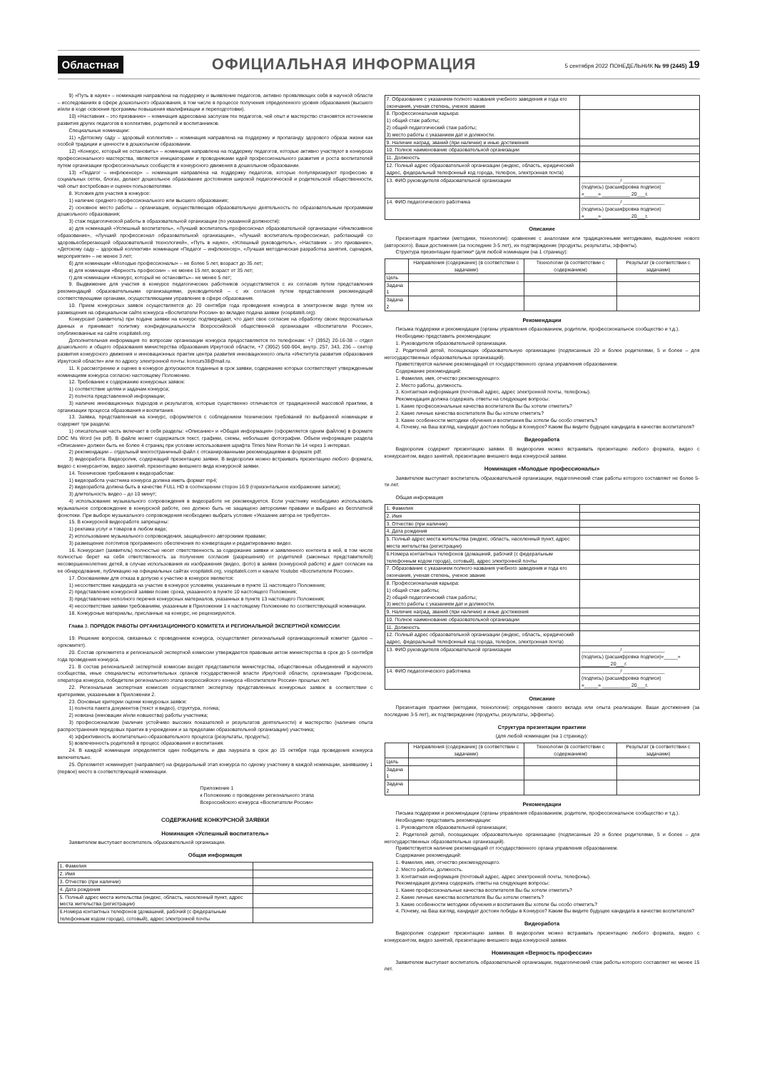Областная ОФИЦИАЛЬНАЯ ИНФОРМАЦИЯ 5 сентября 2022 ПОНЕДЕЛЬНИК № 99 (2445) 19
9) «Путь в науке» – номинация направлена на поддержку и выявление педагогов, активно проявляющих себя в научной области – исследованиях в сфере дошкольного образования, в том числе в процессе получения определенного уровня образования (высшего и/или в ходе освоения программы повышения квалификации и переподготовки).
10) «Наставник – это призвание» – номинация адресована заслугам тех педагогов, чей опыт и мастерство становятся источником развития других педагогов в коллективе, родителей и воспитанников.
Специальные номинации:
11) «Детскому саду – здоровый коллектив» – номинация направлена на поддержку и пропаганду здорового образа жизни как особой традиции и ценности в дошкольном образовании.
12) «Конкурс, который не остановить» – номинация направлена на поддержку педагогов, которые активно участвуют в конкурсах профессионального мастерства, являются инициаторами и проводниками идей профессионального развития и роста воспитателей путем организации профессиональных сообществ и конкурсного движения в дошкольном образовании.
13) «Педагог – инфлюенсер» – номинация направлена на поддержку педагогов, которые популяризируют профессию в социальных сетях, блогах, делают дошкольное образование достоянием широкой педагогической и родительской общественности, чей опыт востребован и оценен пользователями.
8. Условия для участия в конкурсе:
1) наличие среднего профессионального или высшего образования;
2) основное место работы – организация, осуществляющая образовательную деятельность по образовательным программам дошкольного образования;
3) стаж педагогической работы в образовательной организации (по указанной должности):
а) для номинаций «Успешный воспитатель», «Лучший воспитатель-профессионал образовательной организации «Инклюзивное образование», «Лучший профессионал образовательной организации», «Лучший воспитатель-профессионал, работающий со здоровьесберегающей образовательной технологией», «Путь в науке», «Успешный руководитель», «Наставник – это призвание», «Детскому саду – здоровый коллектив» номинации «Педагог – инфлюенсер», «Лучшая методическая разработка занятия, сценария, мероприятия» – не менее 3 лет;
б) для номинации «Молодые профессионалы» – не более 5 лет, возраст до 35 лет;
в) для номинации «Верность профессии» – не менее 15 лет, возраст от 35 лет;
г) для номинации «Конкурс, который не остановить»– не менее 5 лет;
9. Выдвижение для участия в конкурсе педагогических работников осуществляется с их согласия путем представления рекомендаций образовательными организациями, руководителей – с их согласия путем представления рекомендаций соответствующими органами, осуществляющими управление в сфере образования.
10. Прием конкурсных заявок осуществляется до 20 сентября года проведения конкурса в электронном виде путем их размещения на официальном сайте конкурса «Воспитатели России» во вкладке подача заявки (vospitateli.org).
Конкурсант (заявитель) при подаче заявки на конкурс подтверждает, что дает свое согласие на обработку своих персональных данных и принимает политику конфиденциальности Всероссийской общественной организации «Воспитатели России», опубликованные на сайте vospitateli.org.
Дополнительная информация по вопросам организации конкурса предоставляется по телефонам: +7 (3952) 20-16-38 – отдел дошкольного и общего образования министерства образования Иркутской области, +7 (3952) 500-904, внутр. 257, 343, 236 – сектор развития конкурсного движения и инновационных практик центра развития инновационного опыта «Института развития образования Иркутской области» или по адресу электронной почты: koncurs38@mail.ru.
11. К рассмотрению и оценке в конкурсе допускаются поданные в срок заявки, содержание которых соответствует утвержденным номинациям конкурса согласно настоящему Положению.
12. Требование к содержанию конкурсных заявок:
1) соответствие целям и задачам конкурса;
2) полнота представленной информации;
3) наличие инновационных подходов и результатов, которые существенно отличаются от традиционной массовой практики, в организации процесса образования и воспитания.
13. Заявка, представленная на конкурс, оформляется с соблюдением технических требований по выбранной номинации и содержит три раздела:
1) описательная часть включает в себя разделы: «Описание» и «Общая информация» (оформляется одним файлом) в формате DOC Ms Word (не pdf). В файле может содержаться текст, графики, схемы, небольшие фотографии. Объем информации раздела «Описание» должен быть не более 4 страниц при условии использования шрифта Times New Roman № 14 через 1 интервал.
2) рекомендации – отдельный многостраничный файл с отсканированными рекомендациями в формате pdf.
3) видеоработа. Видеоролик, содержащий презентацию заявки. В видеоролик можно встраивать презентацию любого формата, видео с конкурсантом, видео занятий, презентацию внешнего вида конкурсной заявки.
14. Технические требования к видеоработам:
1) видеоработа участника конкурса должна иметь формат mp4;
2) видеоработа должна быть в качестве FULL HD в соотношении сторон 16:9 (горизонтальное изображение записи);
3) длительность видео – до 10 минут;
4) использование музыкального сопровождения в видеоработе не рекомендуется. Если участнику необходимо использовать музыкальное сопровождение в конкурсной работе, оно должно быть не защищено авторскими правами и выбрано из бесплатной фонотеки. При выборе музыкального сопровождения необходимо выбрать условие «Указание автора не требуется».
15. В конкурсной видеоработе запрещены:
1) реклама услуг и товаров в любом виде;
2) использование музыкального сопровождения, защищённого авторскими правами;
3) размещение логотипов программного обеспечения по конвертации и редактированию видео.
16. Конкурсант (заявитель) полностью несет ответственность за содержание заявки и заявленного контента в ней, в том числе полностью берет на себя ответственность за получение согласия (разрешения) от родителей (законных представителей) несовершеннолетних детей, в случае использования их изображения (видео, фото) в заявке (конкурсной работе) и дает согласие на ее обнародование, публикацию на официальных сайтах vospitateli.org, vospitateli.com и канале Youtube «Воспитатели России».
17. Основаниями для отказа в допуске к участию в конкурсе являются:
1) несоответствие кандидата на участие в конкурсе условиям, указанным в пункте 11 настоящего Положения;
2) представление конкурсной заявки позже срока, указанного в пункте 10 настоящего Положения;
3) представление неполного перечня конкурсных материалов, указанных в пункте 13 настоящего Положения;
4) несоответствие заявки требованиям, указанным в Приложении 1 к настоящему Положению по соответствующей номинации.
18. Конкурсные материалы, присланные на конкурс, не рецензируются.
Глава 3. ПОРЯДОК РАБОТЫ ОРГАНИЗАЦИОННОГО КОМИТЕТА И РЕГИОНАЛЬНОЙ ЭКСПЕРТНОЙ КОМИССИИ.
19. Решение вопросов, связанных с проведением конкурса, осуществляет региональный организационный комитет (далее – оргкомитет).
20. Состав оргкомитета и региональной экспертной комиссии утверждается правовым актом министерства в срок до 5 сентября года проведения конкурса.
21. В состав региональной экспертной комиссии входят представители министерства, общественных объединений и научного сообщества, иные специалисты исполнительных органов государственной власти Иркутской области, организации Профсоюза, оператора конкурса, победители регионального этапа всероссийского конкурса «Воспитатели России» прошлых лет.
22. Региональная экспертная комиссия осуществляет экспертизу представленных конкурсных заявок в соответствии с критериями, указанными в Приложении 2.
23. Основные критерии оценки конкурсных заявок:
1) полнота пакета документов (текст и видео), структура, логика;
2) новизна (инновации и/или новшества) работы участника;
3) профессионализм (наличие устойчиво высоких показателей и результатов деятельности) и мастерство (наличие опыта распространения передовых практик в учреждении и за пределами образовательной организации) участника;
4) эффективность воспитательно-образовательного процесса (результаты, продукты);
5) вовлеченность родителей в процесс образования и воспитания.
24. В каждой номинации определяется один победитель и два лауреата в срок до 15 октября года проведения конкурса включительно.
25. Оргкомитет номинирует (направляет) на федеральный этап конкурса по одному участнику в каждой номинации, занявшему 1 (первое) место в соответствующей номинации.
Приложение 1
к Положению о проведении регионального этапа
Всероссийского конкурса «Воспитатели России»
СОДЕРЖАНИЕ КОНКУРСНОЙ ЗАЯВКИ
Номинация «Успешный воспитатель»
Заявителем выступает воспитатель образовательной организации.
Общая информация
| 1. Фамилия | |
| 2. Имя | |
| 3. Отчество (при наличии) | |
| 4. Дата рождения | |
| 5. Полный адрес места жительства (индекс, область, населенный пункт, адрес места жительства (регистрации) | |
| 6.Номера контактных телефонов (домашний, рабочий (с федеральным телефонным кодом города), сотовый), адрес электронной почты | |
| 7. Образование с указанием полного названия учебного заведения и года его окончания, ученая степень, ученое звание | |
| 8. Профессиональная карьера: 1) общий стаж работы; 2) общий педагогический стаж работы; 3) место работы с указанием дат и должности. | |
| 9. Наличие наград, званий (при наличии) и иные достижения | |
| 10. Полное наименование образовательной организации | |
| 11. Должность | |
| 12. Полный адрес образовательной организации (индекс, область, юридический адрес, федеральный телефонный код города, телефон, электронная почта) | |
| 13. ФИО руководителя образовательной организации | ______________/ _______________ (подпись) (расшифровка подписи) «_____» __________ 20___г. |
| 14. ФИО педагогического работника | ______________/ _______________ (подпись) (расшифровка подписи) «_____» __________ 20___г. |
Описание
Презентация практики (методики, технологии): сравнение с аналогами или традиционными методиками, выделение нового (авторского). Ваши достижения (за последние 3-5 лет), их подтверждение (продукты, результаты, эффекты).
Структура презентации практики* (для любой номинации (на 1 страницу):
| | Направления (содержание) (в соответствии с задачами) | Технологии (в соответствии с содержанием) | Результат (в соответствии с задачами) |
| --- | --- | --- | --- |
| Цель | | | |
| Задача 1 | | | |
| Задача 2 | | | |
Рекомендации
Письма поддержки и рекомендации (органы управления образованием, родители, профессиональное сообщество и т.д.).
Необходимо представить рекомендации:
1. Руководителя образовательной организации.
2. Родителей детей, посещающих образовательную организацию (подписанные 20 и более родителями, 5 и более – для негосударственных образовательных организаций).
Приветствуется наличие рекомендаций от государственного органа управления образованием.
Содержание рекомендаций:
1. Фамилия, имя, отчество рекомендующего.
2. Место работы, должность.
3. Контактная информация (почтовый адрес, адрес электронной почты, телефоны).
Рекомендация должна содержать ответы на следующие вопросы:
1. Какие профессиональные качества воспитателя Вы бы хотели отметить?
2. Какие личные качества воспитателя Вы бы хотели отметить?
3. Какие особенности методики обучения и воспитания Вы хотели бы особо отметить?
4. Почему, на Ваш взгляд, кандидат достоин победы в Конкурсе? Каким Вы видите будущее кандидата в качестве воспитателя?
Видеоработа
Видеоролик содержит презентацию заявки. В видеоролик можно встраивать презентацию любого формата, видео с конкурсантом, видео занятий, презентацию внешнего вида конкурсной заявки.
Номинация «Молодые профессионалы»
Заявителем выступает воспитатель образовательной организации, педагогический стаж работы которого составляет не более 5-ти лет.
Общая информация
| 1. Фамилия | |
| 2. Имя | |
| 3. Отчество (при наличии) | |
| 4. Дата рождения | |
| 5. Полный адрес места жительства (индекс, область, населенный пункт, адрес места жительства (регистрации) | |
| 6.Номера контактных телефонов (домашний, рабочий (с федеральным телефонным кодом города), сотовый), адрес электронной почты | |
| 7. Образование с указанием полного названия учебного заведения и года его окончания, ученая степень, ученое звание | |
| 8. Профессиональная карьера: 1) общий стаж работы; 2) общий педагогический стаж работы; 3) место работы с указанием дат и должности. | |
| 9. Наличие наград, званий (при наличии) и иные достижения | |
| 10. Полное наименование образовательной организации | |
| 11. Должность | |
| 12. Полный адрес образовательной организации (индекс, область, юридический адрес, федеральный телефонный код города, телефон, электронная почта) | |
| 13. ФИО руководителя образовательной организации | ______________/ _______________ (подпись) (расшифровка подписи)«_____» __________ 20___г. |
| 14. ФИО педагогического работника | ______________/ _______________ (подпись) (расшифровка подписи) «_____» __________ 20___г. |
Описание
Презентация практики (методики, технологии): определение своего вклада или опыта реализации. Ваши достижения (за последние 3-5 лет), их подтверждение (продукты, результаты, эффекты).
Структура презентации практики
(для любой номинации (на 1 страницу):
| | Направления (содержание) (в соответствии с задачами) | Технологии (в соответствии с содержанием) | Результат (в соответствии с задачами) |
| --- | --- | --- | --- |
| Цель | | | |
| Задача 1 | | | |
| Задача 2 | | | |
Рекомендации
Письма поддержки и рекомендации (органы управления образованием, родители, профессиональное сообщество и т.д.).
Необходимо представить рекомендации:
1. Руководителя образовательной организации;
2. Родителей детей, посещающих образовательную организацию (подписанные 20 и более родителями, 5 и более – для негосударственных образовательных организаций).
Приветствуется наличие рекомендаций от государственного органа управления образованием.
Содержание рекомендаций:
1. Фамилия, имя, отчество рекомендующего.
2. Место работы, должность.
3. Контактная информация (почтовый адрес, адрес электронной почты, телефоны).
Рекомендация должна содержать ответы на следующие вопросы:
1. Какие профессиональные качества воспитателя Вы бы хотели отметить?
2. Какие личные качества воспитателя Вы бы хотели отметить?
3. Какие особенности методики обучения и воспитания Вы хотели бы особо отметить?
4. Почему, на Ваш взгляд, кандидат достоин победы в Конкурсе? Каким Вы видите будущее кандидата в качестве воспитателя?
Видеоработа
Видеоролик содержит презентацию заявки. В видеоролик можно встраивать презентацию любого формата, видео с конкурсантом, видео занятий, презентацию внешнего вида конкурсной заявки.
Номинация «Верность профессии»
Заявителем выступает воспитатель образовательной организации, педагогический стаж работы которого составляет не менее 15 лет.